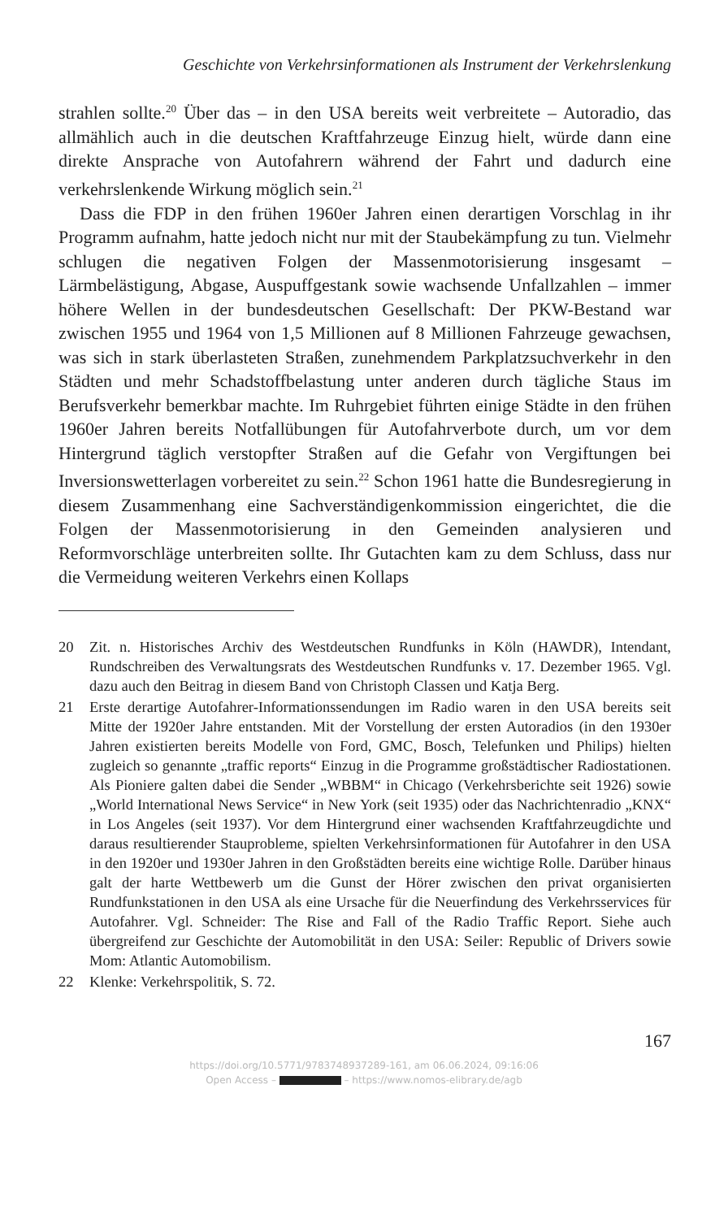Geschichte von Verkehrsinformationen als Instrument der Verkehrslenkung
strahlen sollte.<sup>20</sup> Über das – in den USA bereits weit verbreitete – Autoradio, das allmählich auch in die deutschen Kraftfahrzeuge Einzug hielt, würde dann eine direkte Ansprache von Autofahrern während der Fahrt und dadurch eine verkehrslenkende Wirkung möglich sein.<sup>21</sup>
Dass die FDP in den frühen 1960er Jahren einen derartigen Vorschlag in ihr Programm aufnahm, hatte jedoch nicht nur mit der Staubekämpfung zu tun. Vielmehr schlugen die negativen Folgen der Massenmotorisierung insgesamt – Lärmbelästigung, Abgase, Auspuffgestank sowie wachsende Unfallzahlen – immer höhere Wellen in der bundesdeutschen Gesellschaft: Der PKW-Bestand war zwischen 1955 und 1964 von 1,5 Millionen auf 8 Millionen Fahrzeuge gewachsen, was sich in stark überlasteten Straßen, zunehmendem Parkplatzsuchverkehr in den Städten und mehr Schadstoffbelastung unter anderen durch tägliche Staus im Berufsverkehr bemerkbar machte. Im Ruhrgebiet führten einige Städte in den frühen 1960er Jahren bereits Notfallübungen für Autofahrverbote durch, um vor dem Hintergrund täglich verstopfter Straßen auf die Gefahr von Vergiftungen bei Inversionswetterlagen vorbereitet zu sein.<sup>22</sup> Schon 1961 hatte die Bundesregierung in diesem Zusammenhang eine Sachverständigenkommission eingerichtet, die die Folgen der Massenmotorisierung in den Gemeinden analysieren und Reformvorschläge unterbreiten sollte. Ihr Gutachten kam zu dem Schluss, dass nur die Vermeidung weiteren Verkehrs einen Kollaps
20 Zit. n. Historisches Archiv des Westdeutschen Rundfunks in Köln (HAWDR), Intendant, Rundschreiben des Verwaltungsrats des Westdeutschen Rundfunks v. 17. Dezember 1965. Vgl. dazu auch den Beitrag in diesem Band von Christoph Classen und Katja Berg.
21 Erste derartige Autofahrer-Informationssendungen im Radio waren in den USA bereits seit Mitte der 1920er Jahre entstanden. Mit der Vorstellung der ersten Autoradios (in den 1930er Jahren existierten bereits Modelle von Ford, GMC, Bosch, Telefunken und Philips) hielten zugleich so genannte „traffic reports“ Einzug in die Programme großstädtischer Radiostationen. Als Pioniere galten dabei die Sender „WBBM“ in Chicago (Verkehrsberichte seit 1926) sowie „World International News Service“ in New York (seit 1935) oder das Nachrichtenradio „KNX“ in Los Angeles (seit 1937). Vor dem Hintergrund einer wachsenden Kraftfahrzeugdichte und daraus resultierender Stauprobleme, spielten Verkehrsinformationen für Autofahrer in den USA in den 1920er und 1930er Jahren in den Großstädten bereits eine wichtige Rolle. Darüber hinaus galt der harte Wettbewerb um die Gunst der Hörer zwischen den privat organisierten Rundfunkstationen in den USA als eine Ursache für die Neuerfindung des Verkehrsservices für Autofahrer. Vgl. Schneider: The Rise and Fall of the Radio Traffic Report. Siehe auch übergreifend zur Geschichte der Automobilität in den USA: Seiler: Republic of Drivers sowie Mom: Atlantic Automobilism.
22 Klenke: Verkehrspolitik, S. 72.
167
https://doi.org/10.5771/9783748937289-161, am 06.06.2024, 09:16:06
Open Access – – https://www.nomos-elibrary.de/agb